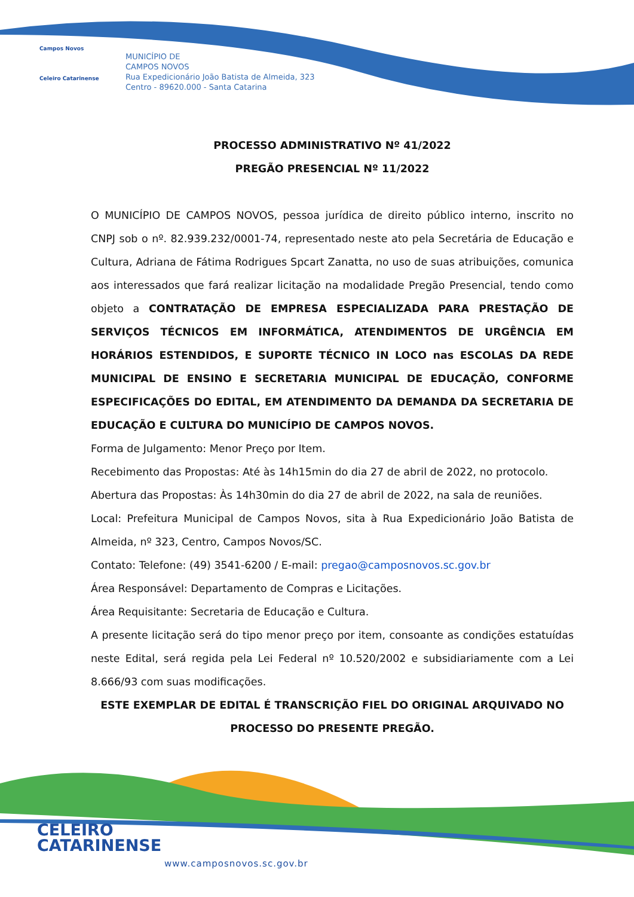Campos Novos
Celeiro Catarinense
MUNICÍPIO DE
CAMPOS NOVOS
Rua Expedicionário João Batista de Almeida, 323
Centro - 89620.000 - Santa Catarina
PROCESSO ADMINISTRATIVO Nº 41/2022
PREGÃO PRESENCIAL Nº 11/2022
O MUNICÍPIO DE CAMPOS NOVOS, pessoa jurídica de direito público interno, inscrito no CNPJ sob o nº. 82.939.232/0001-74, representado neste ato pela Secretária de Educação e Cultura, Adriana de Fátima Rodrigues Spcart Zanatta, no uso de suas atribuições, comunica aos interessados que fará realizar licitação na modalidade Pregão Presencial, tendo como objeto a CONTRATAÇÃO DE EMPRESA ESPECIALIZADA PARA PRESTAÇÃO DE SERVIÇOS TÉCNICOS EM INFORMÁTICA, ATENDIMENTOS DE URGÊNCIA EM HORÁRIOS ESTENDIDOS, E SUPORTE TÉCNICO IN LOCO nas ESCOLAS DA REDE MUNICIPAL DE ENSINO E SECRETARIA MUNICIPAL DE EDUCAÇÃO, CONFORME ESPECIFICAÇÕES DO EDITAL, EM ATENDIMENTO DA DEMANDA DA SECRETARIA DE EDUCAÇÃO E CULTURA DO MUNICÍPIO DE CAMPOS NOVOS.
Forma de Julgamento: Menor Preço por Item.
Recebimento das Propostas: Até às 14h15min do dia 27 de abril de 2022, no protocolo.
Abertura das Propostas: Às 14h30min do dia 27 de abril de 2022, na sala de reuniões.
Local: Prefeitura Municipal de Campos Novos, sita à Rua Expedicionário João Batista de Almeida, nº 323, Centro, Campos Novos/SC.
Contato: Telefone: (49) 3541-6200 / E-mail: pregao@camposnovos.sc.gov.br
Área Responsável: Departamento de Compras e Licitações.
Área Requisitante: Secretaria de Educação e Cultura.
A presente licitação será do tipo menor preço por item, consoante as condições estatuídas neste Edital, será regida pela Lei Federal nº 10.520/2002 e subsidiariamente com a Lei 8.666/93 com suas modificações.
ESTE EXEMPLAR DE EDITAL É TRANSCRIÇÃO FIEL DO ORIGINAL ARQUIVADO NO PROCESSO DO PRESENTE PREGÃO.
CELEIRO
CATARINENSE
www.camposnovos.sc.gov.br